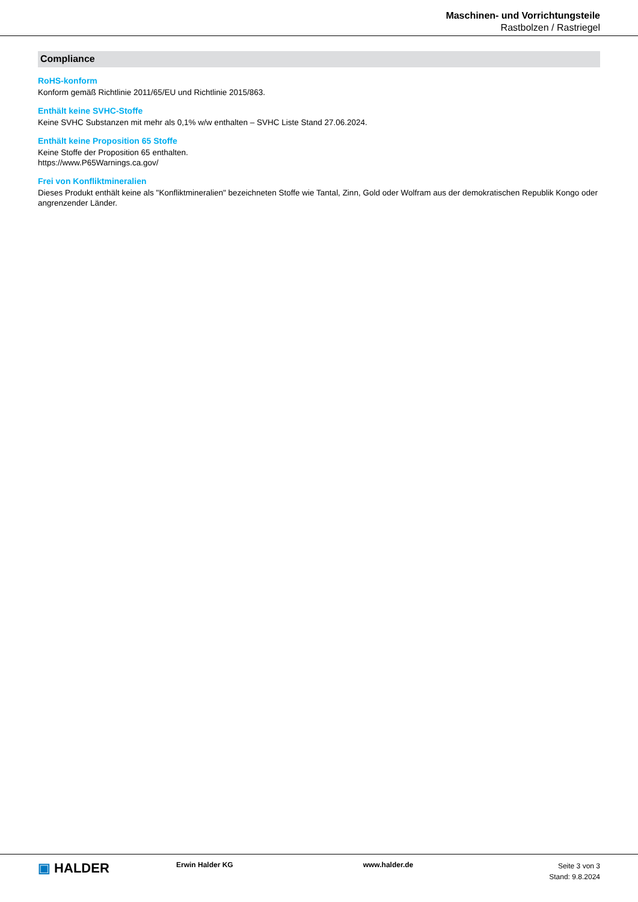Maschinen- und Vorrichtungsteile
Rastbolzen / Rastriegel
Compliance
RoHS-konform
Konform gemäß Richtlinie 2011/65/EU und Richtlinie 2015/863.
Enthält keine SVHC-Stoffe
Keine SVHC Substanzen mit mehr als 0,1% w/w enthalten – SVHC Liste Stand 27.06.2024.
Enthält keine Proposition 65 Stoffe
Keine Stoffe der Proposition 65 enthalten.
https://www.P65Warnings.ca.gov/
Frei von Konfliktmineralien
Dieses Produkt enthält keine als "Konfliktmineralien" bezeichneten Stoffe wie Tantal, Zinn, Gold oder Wolfram aus der demokratischen Republik Kongo oder angrenzender Länder.
▣ HALDER
Erwin Halder KG www.halder.de
Seite 3 von 3
Stand: 9.8.2024